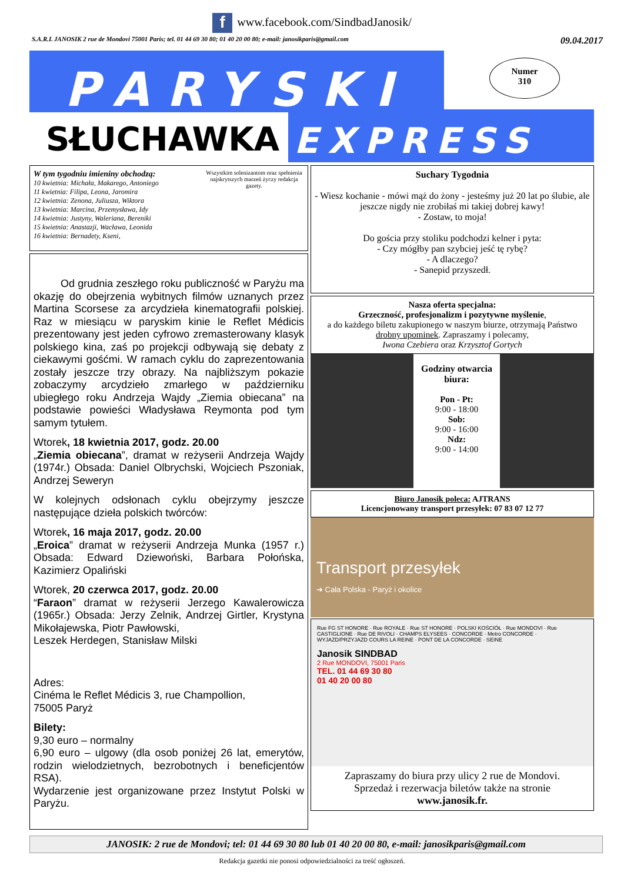f www.facebook.com/SindbadJanosik/
S.A.R.L JANOSIK 2 rue de Mondovi 75001 Paris; tel. 01 44 69 30 80; 01 40 20 00 80; e-mail: janosikparis@gmail.com 09.04.2017
PARYSKI
SŁUCHAWKA EXPRESS
Numer
310
W tym tygodniu imieniny obchodzą:
10 kwietnia: Michała, Makarego, Antoniego
11 kwietnia: Filipa, Leona, Jaromira
12 kwietnia: Zenona, Juliusza, Wiktora
13 kwietnia: Marcina, Przemysława, Idy
14 kwietnia: Justyny, Waleriana, Bereniki
15 kwietnia: Anastazji, Wacława, Leonida
16 kwietnia: Bernadety, Kseni,
Wszystkim solenizantom oraz spełnienia najskrytszych marzeń życzy redakcja gazety.
Od grudnia zeszłego roku publiczność w Paryżu ma okazję do obejrzenia wybitnych filmów uznanych przez Martina Scorsese za arcydzieła kinematografii polskiej. Raz w miesiącu w paryskim kinie le Reflet Médicis prezentowany jest jeden cyfrowo zremasterowany klasyk polskiego kina, zaś po projekcji odbywają się debaty z ciekawymi gośćmi. W ramach cyklu do zaprezentowania zostały jeszcze trzy obrazy. Na najbliższym pokazie zobaczymy arcydzieło zmarłego w październiku ubiegłego roku Andrzeja Wajdy „Ziemia obiecana” na podstawie powieści Władysława Reymonta pod tym samym tytułem.
Wtorek, 18 kwietnia 2017, godz. 20.00
„Ziemia obiecana”, dramat w reżyserii Andrzeja Wajdy (1974r.) Obsada: Daniel Olbrychski, Wojciech Pszoniak, Andrzej Seweryn
W kolejnych odsłonach cyklu obejrzymy jeszcze następujące dzieła polskich twórców:
Wtorek, 16 maja 2017, godz. 20.00
„Eroica” dramat w reżyserii Andrzeja Munka (1957 r.) Obsada: Edward Dziewoński, Barbara Połońska, Kazimierz Opaliński
Wtorek, 20 czerwca 2017, godz. 20.00
“Faraon” dramat w reżyserii Jerzego Kawalerowicza (1965r.) Obsada: Jerzy Zelnik, Andrzej Girtler, Krystyna Mikołajewska, Piotr Pawłowski,
Leszek Herdegen, Stanisław Milski
Adres:
Cinéma le Reflet Médicis 3, rue Champollion,
75005 Paryż
Bilety:
9,30 euro – normalny
6,90 euro – ulgowy (dla osob poniżej 26 lat, emerytów, rodzin wielodzietnych, bezrobotnych i beneficjentów RSA).
Wydarzenie jest organizowane przez Instytut Polski w Paryżu.
Suchary Tygodnia
- Wiesz kochanie - mówi mąż do żony - jesteśmy już 20 lat po ślubie, ale jeszcze nigdy nie zrobiłaś mi takiej dobrej kawy!
- Zostaw, to moja!
Do gościa przy stoliku podchodzi kelner i pyta:
- Czy mógłby pan szybciej jeść tę rybę?
- A dlaczego?
- Sanepid przyszedł.
Nasza oferta specjalna:
Grzeczność, profesjonalizm i pozytywne myślenie,
a do każdego biletu zakupionego w naszym biurze, otrzymają Państwo drobny upominek. Zapraszamy i polecamy,
Iwona Czebiera oraz Krzysztof Gortych
Godziny otwarcia biura:
Pon - Pt:
9:00 - 18:00
Sob:
9:00 - 16:00
Ndz:
9:00 - 14:00
Biuro Janosik poleca: AJTRANS
Licencjonowany transport przesyłek: 07 83 07 12 77
Transport przesyłek
➔ Cała Polska - Paryż i okolice
Rue FG ST HONORE · Rue ROYALE · Rue ST HONORE · POLSKI KOŚCIÓŁ · Rue MONDOVI · Rue CASTIGLIONE · Rue DE RIVOLI · CHAMPS ELYSEES · CONCORDE · Metro CONCORDE · WYJAZD/PRZYJAZD COURS LA REINE · PONT DE LA CONCORDE · SEINE
Janosik SINDBAD
2 Rue MONDOVI, 75001 Paris
TEL. 01 44 69 30 80
01 40 20 00 80
Zapraszamy do biura przy ulicy 2 rue de Mondovi.
Sprzedaż i rezerwacja biletów także na stronie
www.janosik.fr.
JANOSIK: 2 rue de Mondovi; tel: 01 44 69 30 80 lub 01 40 20 00 80, e-mail: janosikparis@gmail.com
Redakcja gazetki nie ponosi odpowiedzialności za treść ogłoszeń.